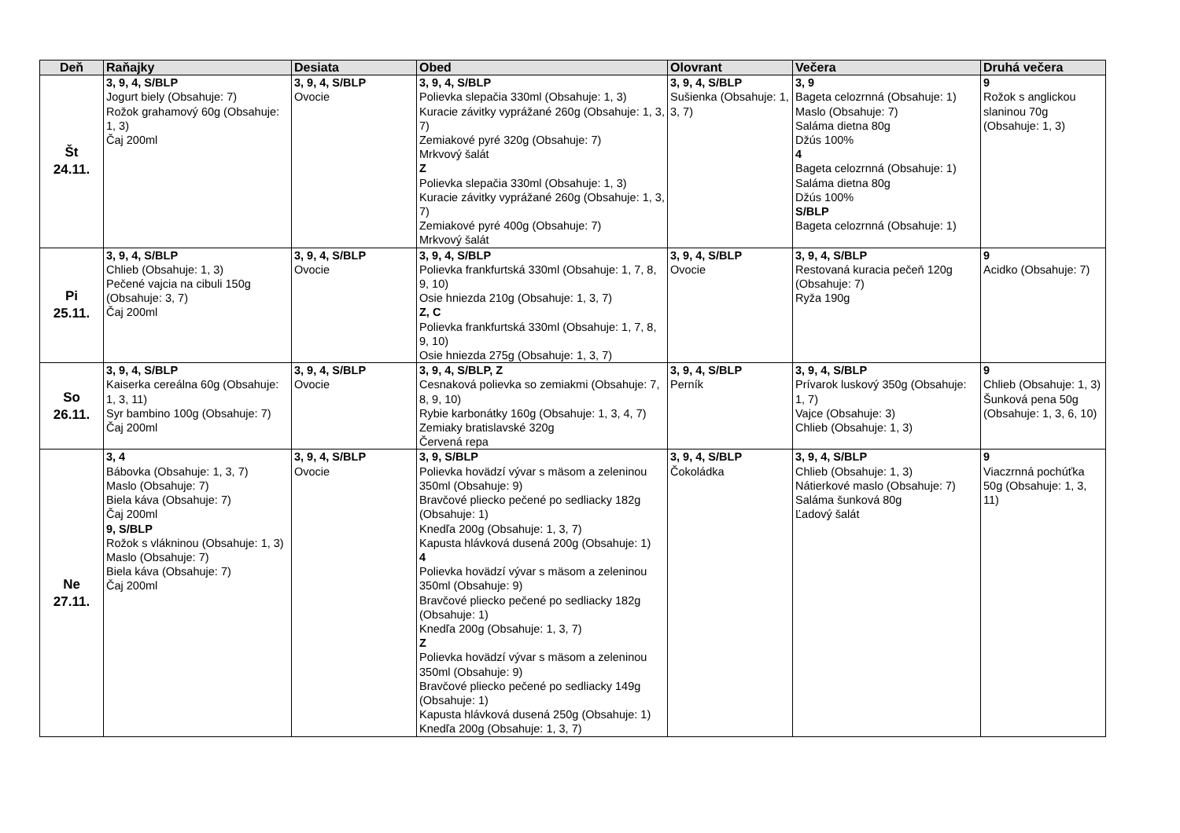| Deň | Raňajky | Desiata | Obed | Olovrant | Večera | Druhá večera |
| --- | --- | --- | --- | --- | --- | --- |
| Št 24.11. | 3, 9, 4, S/BLP Jogurt biely (Obsahuje: 7) Rožok grahamový 60g (Obsahuje: 1, 3) Čaj 200ml | 3, 9, 4, S/BLP Ovocie | 3, 9, 4, S/BLP Polievka slepačia 330ml (Obsahuje: 1, 3) Kuracie závitky vyprážané 260g (Obsahuje: 1, 3, 7) Zemiakové pyré 320g (Obsahuje: 7) Mrkvový šalát Z Polievka slepačia 330ml (Obsahuje: 1, 3) Kuracie závitky vyprážané 260g (Obsahuje: 1, 3, 7) Zemiakové pyré 400g (Obsahuje: 7) Mrkvový šalát | 3, 9, 4, S/BLP Sušienka (Obsahuje: 1, 3, 7) | 3, 9 Bageta celozrnná (Obsahuje: 1) Maslo (Obsahuje: 7) Saláma dietna 80g Džús 100% 4 Bageta celozrnná (Obsahuje: 1) Saláma dietna 80g Džús 100% S/BLP Bageta celozrnná (Obsahuje: 1) | 9 Rožok s anglickou slaninou 70g (Obsahuje: 1, 3) |
| Pi 25.11. | 3, 9, 4, S/BLP Chlieb (Obsahuje: 1, 3) Pečené vajcia na cibuli 150g (Obsahuje: 3, 7) Čaj 200ml | 3, 9, 4, S/BLP Ovocie | 3, 9, 4, S/BLP Polievka frankfurtská 330ml (Obsahuje: 1, 7, 8, 9, 10) Osie hniezda 210g (Obsahuje: 1, 3, 7) Z, C Polievka frankfurtská 330ml (Obsahuje: 1, 7, 8, 9, 10) Osie hniezda 275g (Obsahuje: 1, 3, 7) | 3, 9, 4, S/BLP Ovocie | 3, 9, 4, S/BLP Restovaná kuracia pečeň 120g (Obsahuje: 7) Ryža 190g | 9 Acidko (Obsahuje: 7) |
| So 26.11. | 3, 9, 4, S/BLP Kaiserka cereálna 60g (Obsahuje: 1, 3, 11) Syr bambino 100g (Obsahuje: 7) Čaj 200ml | 3, 9, 4, S/BLP Ovocie | 3, 9, 4, S/BLP, Z Cesnaková polievka so zemiakmi (Obsahuje: 7, 8, 9, 10) Rybie karbonátky 160g (Obsahuje: 1, 3, 4, 7) Zemiaky bratislavské 320g Červená repa | 3, 9, 4, S/BLP Perník | 3, 9, 4, S/BLP Prívarok luskový 350g (Obsahuje: 1, 7) Vajce (Obsahuje: 3) Chlieb (Obsahuje: 1, 3) | 9 Chlieb (Obsahuje: 1, 3) Šunková pena 50g (Obsahuje: 1, 3, 6, 10) |
| Ne 27.11. | 3, 4 Bábovka (Obsahuje: 1, 3, 7) Maslo (Obsahuje: 7) Biela káva (Obsahuje: 7) Čaj 200ml 9, S/BLP Rožok s vlákninou (Obsahuje: 1, 3) Maslo (Obsahuje: 7) Biela káva (Obsahuje: 7) Čaj 200ml | 3, 9, 4, S/BLP Ovocie | 3, 9, S/BLP Polievka hovädzí vývar s mäsom a zeleninou 350ml (Obsahuje: 9) Bravčové pliecko pečené po sedliacky 182g (Obsahuje: 1) Knedľa 200g (Obsahuje: 1, 3, 7) Kapusta hlávková dusená 200g (Obsahuje: 1) 4 Polievka hovädzí vývar s mäsom a zeleninou 350ml (Obsahuje: 9) Bravčové pliecko pečené po sedliacky 182g (Obsahuje: 1) Knedľa 200g (Obsahuje: 1, 3, 7) Z Polievka hovädzí vývar s mäsom a zeleninou 350ml (Obsahuje: 9) Bravčové pliecko pečené po sedliacky 149g (Obsahuje: 1) Kapusta hlávková dusená 250g (Obsahuje: 1) Knedľa 200g (Obsahuje: 1, 3, 7) | 3, 9, 4, S/BLP Čokoládka | 3, 9, 4, S/BLP Chlieb (Obsahuje: 1, 3) Nátierkové maslo (Obsahuje: 7) Saláma šunková 80g Ľadový šalát | 9 Viaczrnná pochúťka 50g (Obsahuje: 1, 3, 11) |